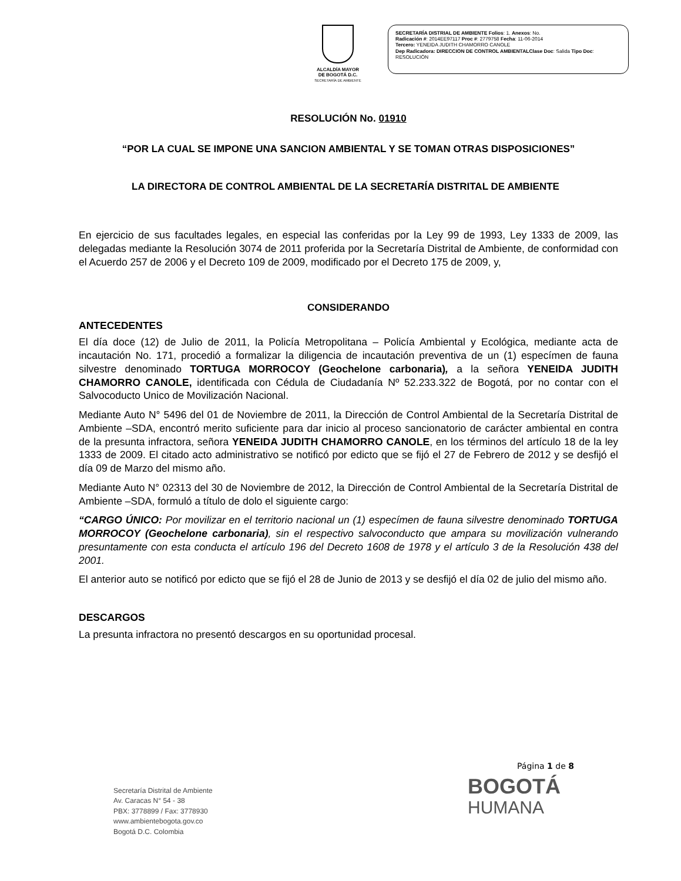ALCALDÍA MAYOR
DE BOGOTÁ D.C.
SECRETARÍA DE AMBIENTE
SECRETARÍA DISTRIAL DE AMBIENTE Folios: 1. Anexos: No.
Radicación #: 2014EE97117 Proc #: 2779758 Fecha: 11-06-2014
Tercero: YENEIDA JUDITH CHAMORRO CANOLE
Dep Radicadora: DIRECCION DE CONTROL AMBIENTALClase Doc: Salida Tipo Doc:
RESOLUCIÓN
RESOLUCIÓN No. 01910
“POR LA CUAL SE IMPONE UNA SANCION AMBIENTAL Y SE TOMAN OTRAS DISPOSICIONES”
LA DIRECTORA DE CONTROL AMBIENTAL DE LA SECRETARÍA DISTRITAL DE AMBIENTE
En ejercicio de sus facultades legales, en especial las conferidas por la Ley 99 de 1993, Ley 1333 de 2009, las delegadas mediante la Resolución 3074 de 2011 proferida por la Secretaría Distrital de Ambiente, de conformidad con el Acuerdo 257 de 2006 y el Decreto 109 de 2009, modificado por el Decreto 175 de 2009, y,
CONSIDERANDO
ANTECEDENTES
El día doce (12) de Julio de 2011, la Policía Metropolitana – Policía Ambiental y Ecológica, mediante acta de incautación No. 171, procedió a formalizar la diligencia de incautación preventiva de un (1) especímen de fauna silvestre denominado TORTUGA MORROCOY (Geochelone carbonaria), a la señora YENEIDA JUDITH CHAMORRO CANOLE, identificada con Cédula de Ciudadanía Nº 52.233.322 de Bogotá, por no contar con el Salvocoducto Unico de Movilización Nacional.
Mediante Auto N° 5496 del 01 de Noviembre de 2011, la Dirección de Control Ambiental de la Secretaría Distrital de Ambiente –SDA, encontró merito suficiente para dar inicio al proceso sancionatorio de carácter ambiental en contra de la presunta infractora, señora YENEIDA JUDITH CHAMORRO CANOLE, en los términos del artículo 18 de la ley 1333 de 2009. El citado acto administrativo se notificó por edicto que se fijó el 27 de Febrero de 2012 y se desfijó el día 09 de Marzo del mismo año.
Mediante Auto N° 02313 del 30 de Noviembre de 2012, la Dirección de Control Ambiental de la Secretaría Distrital de Ambiente –SDA, formuló a título de dolo el siguiente cargo:
“CARGO ÚNICO: Por movilizar en el territorio nacional un (1) especímen de fauna silvestre denominado TORTUGA MORROCOY (Geochelone carbonaria), sin el respectivo salvoconducto que ampara su movilización vulnerando presuntamente con esta conducta el artículo 196 del Decreto 1608 de 1978 y el artículo 3 de la Resolución 438 del 2001.
El anterior auto se notificó por edicto que se fijó el 28 de Junio de 2013 y se desfijó el día 02 de julio del mismo año.
DESCARGOS
La presunta infractora no presentó descargos en su oportunidad procesal.
Página 1 de 8
Secretaría Distrital de Ambiente
Av. Caracas N° 54 - 38
PBX: 3778899 / Fax: 3778930
www.ambientebogota.gov.co
Bogotá D.C. Colombia
BOGOTÁ
HUMANA